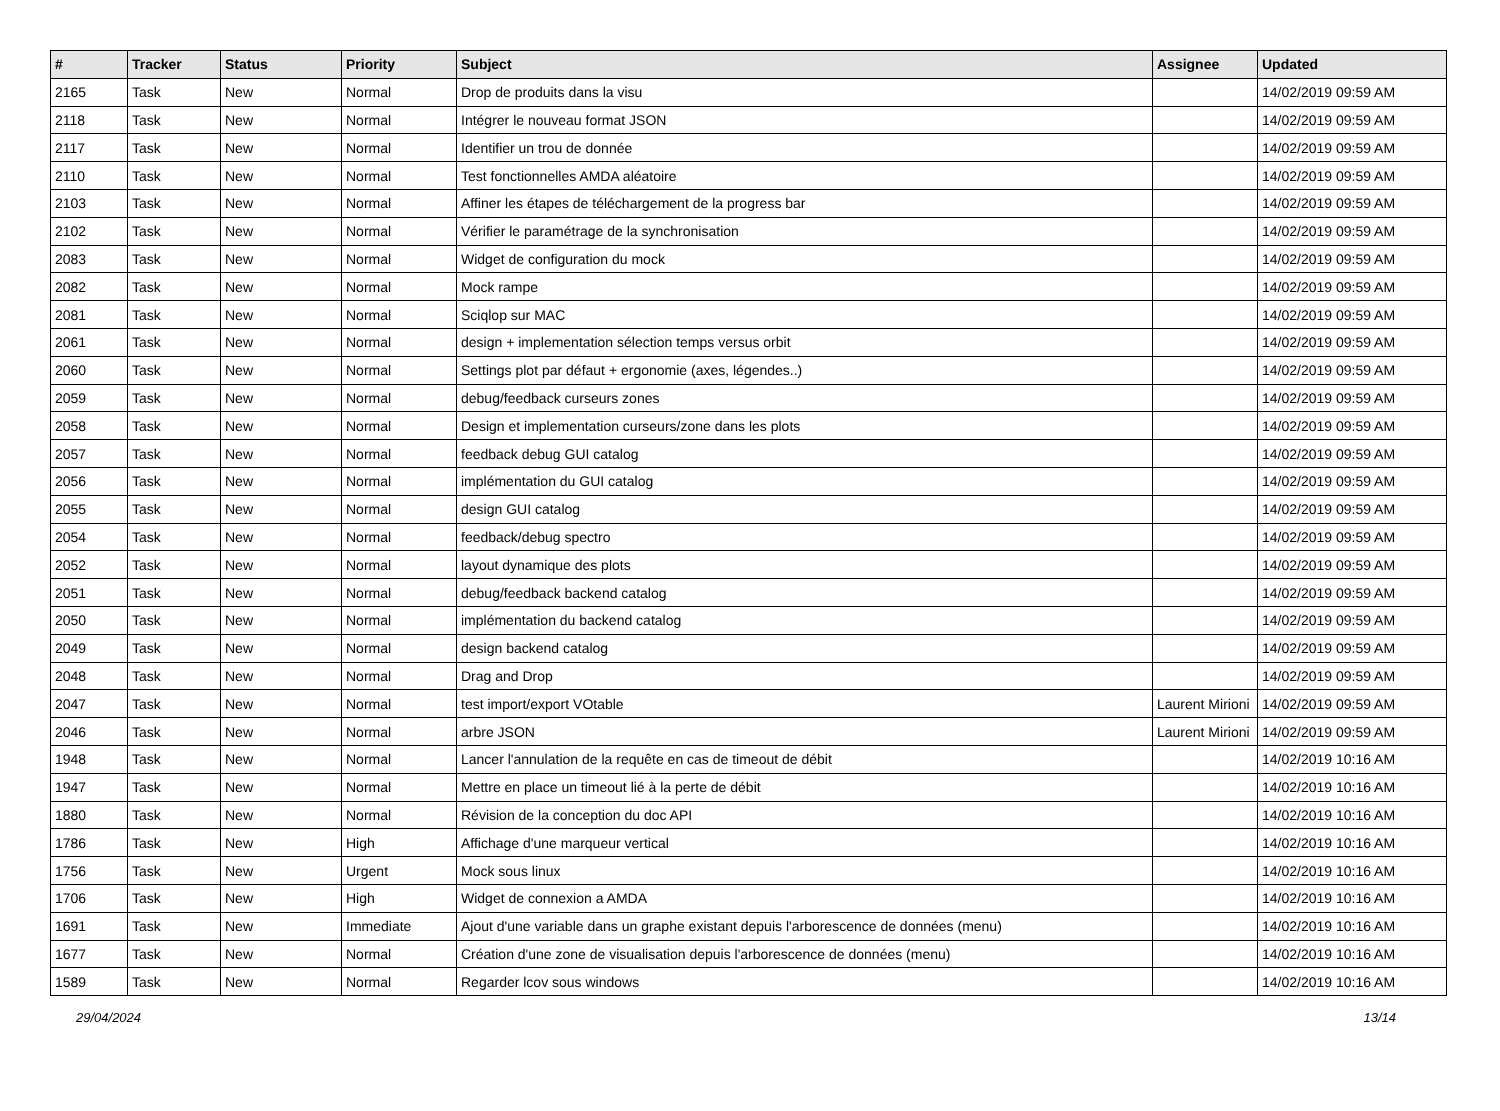| # | Tracker | Status | Priority | Subject | Assignee | Updated |
| --- | --- | --- | --- | --- | --- | --- |
| 2165 | Task | New | Normal | Drop de produits dans la visu | | 14/02/2019 09:59 AM |
| 2118 | Task | New | Normal | Intégrer le nouveau format JSON | | 14/02/2019 09:59 AM |
| 2117 | Task | New | Normal | Identifier un trou de donnée | | 14/02/2019 09:59 AM |
| 2110 | Task | New | Normal | Test fonctionnelles AMDA aléatoire | | 14/02/2019 09:59 AM |
| 2103 | Task | New | Normal | Affiner les étapes de téléchargement de la progress bar | | 14/02/2019 09:59 AM |
| 2102 | Task | New | Normal | Vérifier le paramétrage de la synchronisation | | 14/02/2019 09:59 AM |
| 2083 | Task | New | Normal | Widget de configuration du mock | | 14/02/2019 09:59 AM |
| 2082 | Task | New | Normal | Mock rampe | | 14/02/2019 09:59 AM |
| 2081 | Task | New | Normal | Sciqlop sur MAC | | 14/02/2019 09:59 AM |
| 2061 | Task | New | Normal | design + implementation sélection temps versus orbit | | 14/02/2019 09:59 AM |
| 2060 | Task | New | Normal | Settings plot par défaut + ergonomie (axes, légendes..) | | 14/02/2019 09:59 AM |
| 2059 | Task | New | Normal | debug/feedback curseurs zones | | 14/02/2019 09:59 AM |
| 2058 | Task | New | Normal | Design et implementation curseurs/zone dans les plots | | 14/02/2019 09:59 AM |
| 2057 | Task | New | Normal | feedback debug GUI catalog | | 14/02/2019 09:59 AM |
| 2056 | Task | New | Normal | implémentation du GUI catalog | | 14/02/2019 09:59 AM |
| 2055 | Task | New | Normal | design GUI catalog | | 14/02/2019 09:59 AM |
| 2054 | Task | New | Normal | feedback/debug spectro | | 14/02/2019 09:59 AM |
| 2052 | Task | New | Normal | layout dynamique des plots | | 14/02/2019 09:59 AM |
| 2051 | Task | New | Normal | debug/feedback backend catalog | | 14/02/2019 09:59 AM |
| 2050 | Task | New | Normal | implémentation du backend catalog | | 14/02/2019 09:59 AM |
| 2049 | Task | New | Normal | design backend catalog | | 14/02/2019 09:59 AM |
| 2048 | Task | New | Normal | Drag and Drop | | 14/02/2019 09:59 AM |
| 2047 | Task | New | Normal | test import/export VOtable | Laurent Mirioni | 14/02/2019 09:59 AM |
| 2046 | Task | New | Normal | arbre JSON | Laurent Mirioni | 14/02/2019 09:59 AM |
| 1948 | Task | New | Normal | Lancer l'annulation de la requête en cas de timeout de débit | | 14/02/2019 10:16 AM |
| 1947 | Task | New | Normal | Mettre en place un timeout lié à la perte de débit | | 14/02/2019 10:16 AM |
| 1880 | Task | New | Normal | Révision de la conception du doc API | | 14/02/2019 10:16 AM |
| 1786 | Task | New | High | Affichage d'une marqueur vertical | | 14/02/2019 10:16 AM |
| 1756 | Task | New | Urgent | Mock sous linux | | 14/02/2019 10:16 AM |
| 1706 | Task | New | High | Widget de connexion a AMDA | | 14/02/2019 10:16 AM |
| 1691 | Task | New | Immediate | Ajout d'une variable dans un graphe existant depuis l'arborescence de données (menu) | | 14/02/2019 10:16 AM |
| 1677 | Task | New | Normal | Création d'une zone de visualisation depuis l'arborescence de données (menu) | | 14/02/2019 10:16 AM |
| 1589 | Task | New | Normal | Regarder lcov sous windows | | 14/02/2019 10:16 AM |
29/04/2024 13/14